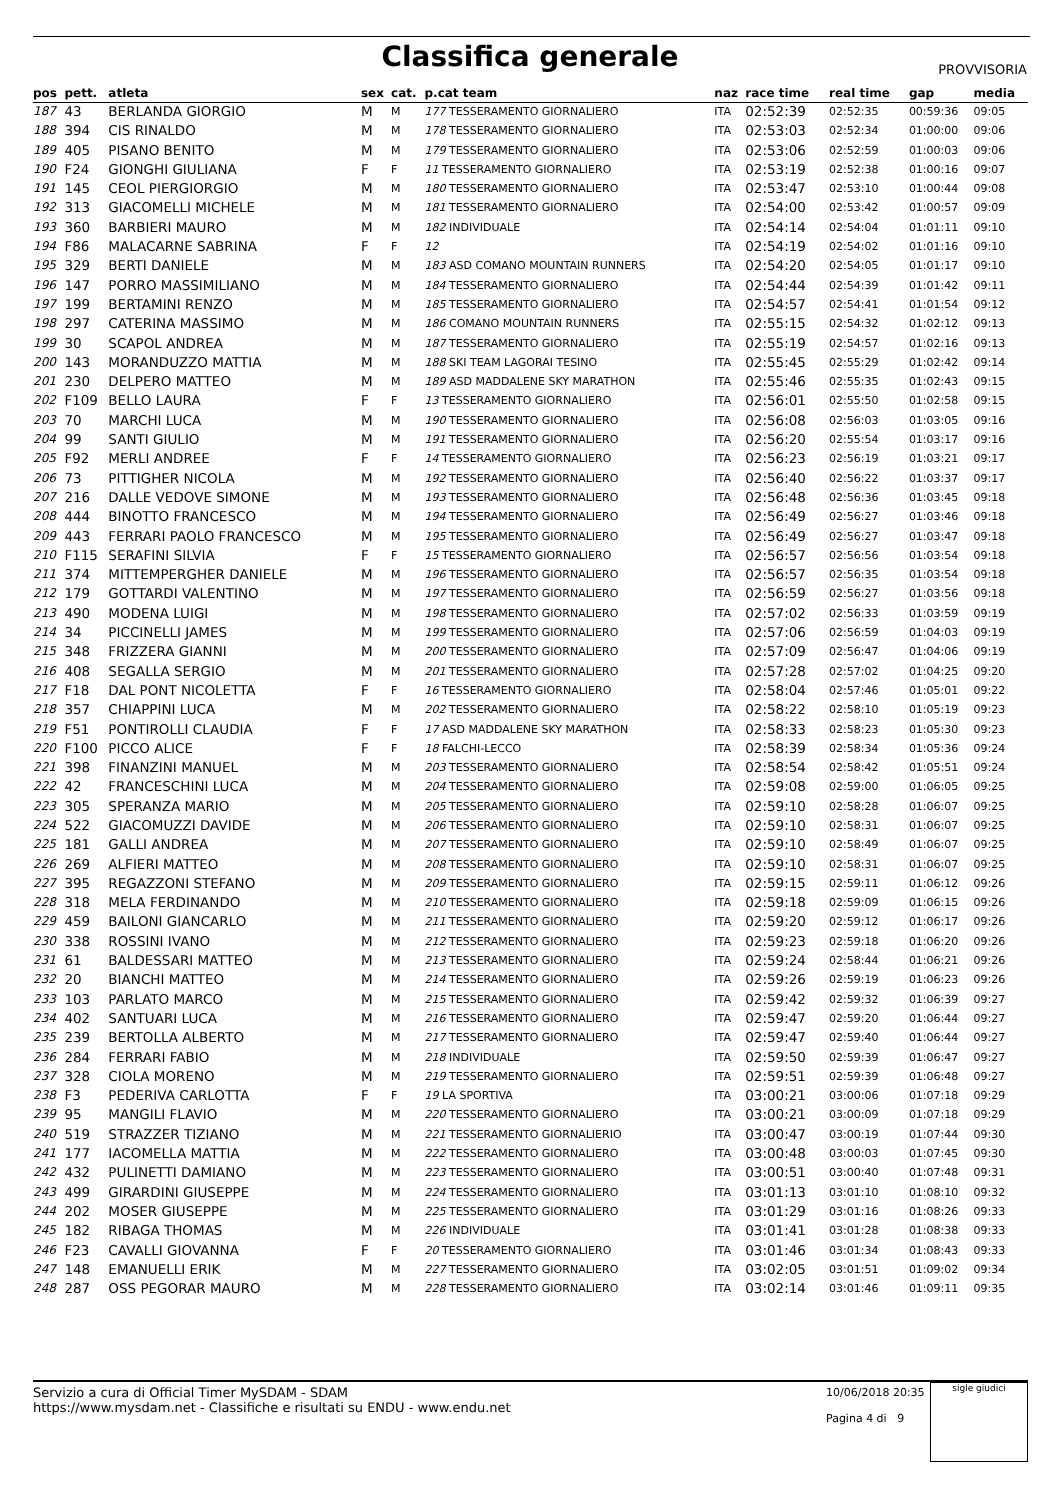Classifica generale
PROVVISORIA
| pos | pett. | atleta | sex | cat. | p.cat team | naz | race time | real time | gap | media |
| --- | --- | --- | --- | --- | --- | --- | --- | --- | --- | --- |
| 187 | 43 | BERLANDA GIORGIO | M | M | 177 TESSERAMENTO GIORNALIERO | ITA | 02:52:39 | 02:52:35 | 00:59:36 | 09:05 |
| 188 | 394 | CIS RINALDO | M | M | 178 TESSERAMENTO GIORNALIERO | ITA | 02:53:03 | 02:52:34 | 01:00:00 | 09:06 |
| 189 | 405 | PISANO BENITO | M | M | 179 TESSERAMENTO GIORNALIERO | ITA | 02:53:06 | 02:52:59 | 01:00:03 | 09:06 |
| 190 | F24 | GIONGHI GIULIANA | F | F | 11 TESSERAMENTO GIORNALIERO | ITA | 02:53:19 | 02:52:38 | 01:00:16 | 09:07 |
| 191 | 145 | CEOL PIERGIORGIO | M | M | 180 TESSERAMENTO GIORNALIERO | ITA | 02:53:47 | 02:53:10 | 01:00:44 | 09:08 |
| 192 | 313 | GIACOMELLI MICHELE | M | M | 181 TESSERAMENTO GIORNALIERO | ITA | 02:54:00 | 02:53:42 | 01:00:57 | 09:09 |
| 193 | 360 | BARBIERI MAURO | M | M | 182 INDIVIDUALE | ITA | 02:54:14 | 02:54:04 | 01:01:11 | 09:10 |
| 194 | F86 | MALACARNE SABRINA | F | F | 12 | ITA | 02:54:19 | 02:54:02 | 01:01:16 | 09:10 |
| 195 | 329 | BERTI DANIELE | M | M | 183 ASD COMANO MOUNTAIN RUNNERS | ITA | 02:54:20 | 02:54:05 | 01:01:17 | 09:10 |
| 196 | 147 | PORRO MASSIMILIANO | M | M | 184 TESSERAMENTO GIORNALIERO | ITA | 02:54:44 | 02:54:39 | 01:01:42 | 09:11 |
| 197 | 199 | BERTAMINI RENZO | M | M | 185 TESSERAMENTO GIORNALIERO | ITA | 02:54:57 | 02:54:41 | 01:01:54 | 09:12 |
| 198 | 297 | CATERINA MASSIMO | M | M | 186 COMANO MOUNTAIN RUNNERS | ITA | 02:55:15 | 02:54:32 | 01:02:12 | 09:13 |
| 199 | 30 | SCAPOL ANDREA | M | M | 187 TESSERAMENTO GIORNALIERO | ITA | 02:55:19 | 02:54:57 | 01:02:16 | 09:13 |
| 200 | 143 | MORANDUZZO MATTIA | M | M | 188 SKI TEAM LAGORAI TESINO | ITA | 02:55:45 | 02:55:29 | 01:02:42 | 09:14 |
| 201 | 230 | DELPERO MATTEO | M | M | 189 ASD MADDALENE SKY MARATHON | ITA | 02:55:46 | 02:55:35 | 01:02:43 | 09:15 |
| 202 | F109 | BELLO LAURA | F | F | 13 TESSERAMENTO GIORNALIERO | ITA | 02:56:01 | 02:55:50 | 01:02:58 | 09:15 |
| 203 | 70 | MARCHI LUCA | M | M | 190 TESSERAMENTO GIORNALIERO | ITA | 02:56:08 | 02:56:03 | 01:03:05 | 09:16 |
| 204 | 99 | SANTI GIULIO | M | M | 191 TESSERAMENTO GIORNALIERO | ITA | 02:56:20 | 02:55:54 | 01:03:17 | 09:16 |
| 205 | F92 | MERLI ANDREE | F | F | 14 TESSERAMENTO GIORNALIERO | ITA | 02:56:23 | 02:56:19 | 01:03:21 | 09:17 |
| 206 | 73 | PITTIGHER NICOLA | M | M | 192 TESSERAMENTO GIORNALIERO | ITA | 02:56:40 | 02:56:22 | 01:03:37 | 09:17 |
| 207 | 216 | DALLE VEDOVE SIMONE | M | M | 193 TESSERAMENTO GIORNALIERO | ITA | 02:56:48 | 02:56:36 | 01:03:45 | 09:18 |
| 208 | 444 | BINOTTO FRANCESCO | M | M | 194 TESSERAMENTO GIORNALIERO | ITA | 02:56:49 | 02:56:27 | 01:03:46 | 09:18 |
| 209 | 443 | FERRARI PAOLO FRANCESCO | M | M | 195 TESSERAMENTO GIORNALIERO | ITA | 02:56:49 | 02:56:27 | 01:03:47 | 09:18 |
| 210 | F115 | SERAFINI SILVIA | F | F | 15 TESSERAMENTO GIORNALIERO | ITA | 02:56:57 | 02:56:56 | 01:03:54 | 09:18 |
| 211 | 374 | MITTEMPERGHER DANIELE | M | M | 196 TESSERAMENTO GIORNALIERO | ITA | 02:56:57 | 02:56:35 | 01:03:54 | 09:18 |
| 212 | 179 | GOTTARDI VALENTINO | M | M | 197 TESSERAMENTO GIORNALIERO | ITA | 02:56:59 | 02:56:27 | 01:03:56 | 09:18 |
| 213 | 490 | MODENA LUIGI | M | M | 198 TESSERAMENTO GIORNALIERO | ITA | 02:57:02 | 02:56:33 | 01:03:59 | 09:19 |
| 214 | 34 | PICCINELLI JAMES | M | M | 199 TESSERAMENTO GIORNALIERO | ITA | 02:57:06 | 02:56:59 | 01:04:03 | 09:19 |
| 215 | 348 | FRIZZERA GIANNI | M | M | 200 TESSERAMENTO GIORNALIERO | ITA | 02:57:09 | 02:56:47 | 01:04:06 | 09:19 |
| 216 | 408 | SEGALLA SERGIO | M | M | 201 TESSERAMENTO GIORNALIERO | ITA | 02:57:28 | 02:57:02 | 01:04:25 | 09:20 |
| 217 | F18 | DAL PONT NICOLETTA | F | F | 16 TESSERAMENTO GIORNALIERO | ITA | 02:58:04 | 02:57:46 | 01:05:01 | 09:22 |
| 218 | 357 | CHIAPPINI LUCA | M | M | 202 TESSERAMENTO GIORNALIERO | ITA | 02:58:22 | 02:58:10 | 01:05:19 | 09:23 |
| 219 | F51 | PONTIROLLI CLAUDIA | F | F | 17 ASD MADDALENE SKY MARATHON | ITA | 02:58:33 | 02:58:23 | 01:05:30 | 09:23 |
| 220 | F100 | PICCO ALICE | F | F | 18 FALCHI-LECCO | ITA | 02:58:39 | 02:58:34 | 01:05:36 | 09:24 |
| 221 | 398 | FINANZINI MANUEL | M | M | 203 TESSERAMENTO GIORNALIERO | ITA | 02:58:54 | 02:58:42 | 01:05:51 | 09:24 |
| 222 | 42 | FRANCESCHINI LUCA | M | M | 204 TESSERAMENTO GIORNALIERO | ITA | 02:59:08 | 02:59:00 | 01:06:05 | 09:25 |
| 223 | 305 | SPERANZA MARIO | M | M | 205 TESSERAMENTO GIORNALIERO | ITA | 02:59:10 | 02:58:28 | 01:06:07 | 09:25 |
| 224 | 522 | GIACOMUZZI DAVIDE | M | M | 206 TESSERAMENTO GIORNALIERO | ITA | 02:59:10 | 02:58:31 | 01:06:07 | 09:25 |
| 225 | 181 | GALLI ANDREA | M | M | 207 TESSERAMENTO GIORNALIERO | ITA | 02:59:10 | 02:58:49 | 01:06:07 | 09:25 |
| 226 | 269 | ALFIERI MATTEO | M | M | 208 TESSERAMENTO GIORNALIERO | ITA | 02:59:10 | 02:58:31 | 01:06:07 | 09:25 |
| 227 | 395 | REGAZZONI STEFANO | M | M | 209 TESSERAMENTO GIORNALIERO | ITA | 02:59:15 | 02:59:11 | 01:06:12 | 09:26 |
| 228 | 318 | MELA FERDINANDO | M | M | 210 TESSERAMENTO GIORNALIERO | ITA | 02:59:18 | 02:59:09 | 01:06:15 | 09:26 |
| 229 | 459 | BAILONI GIANCARLO | M | M | 211 TESSERAMENTO GIORNALIERO | ITA | 02:59:20 | 02:59:12 | 01:06:17 | 09:26 |
| 230 | 338 | ROSSINI IVANO | M | M | 212 TESSERAMENTO GIORNALIERO | ITA | 02:59:23 | 02:59:18 | 01:06:20 | 09:26 |
| 231 | 61 | BALDESSARI MATTEO | M | M | 213 TESSERAMENTO GIORNALIERO | ITA | 02:59:24 | 02:58:44 | 01:06:21 | 09:26 |
| 232 | 20 | BIANCHI MATTEO | M | M | 214 TESSERAMENTO GIORNALIERO | ITA | 02:59:26 | 02:59:19 | 01:06:23 | 09:26 |
| 233 | 103 | PARLATO MARCO | M | M | 215 TESSERAMENTO GIORNALIERO | ITA | 02:59:42 | 02:59:32 | 01:06:39 | 09:27 |
| 234 | 402 | SANTUARI LUCA | M | M | 216 TESSERAMENTO GIORNALIERO | ITA | 02:59:47 | 02:59:20 | 01:06:44 | 09:27 |
| 235 | 239 | BERTOLLA ALBERTO | M | M | 217 TESSERAMENTO GIORNALIERO | ITA | 02:59:47 | 02:59:40 | 01:06:44 | 09:27 |
| 236 | 284 | FERRARI FABIO | M | M | 218 INDIVIDUALE | ITA | 02:59:50 | 02:59:39 | 01:06:47 | 09:27 |
| 237 | 328 | CIOLA MORENO | M | M | 219 TESSERAMENTO GIORNALIERO | ITA | 02:59:51 | 02:59:39 | 01:06:48 | 09:27 |
| 238 | F3 | PEDERIVA CARLOTTA | F | F | 19 LA SPORTIVA | ITA | 03:00:21 | 03:00:06 | 01:07:18 | 09:29 |
| 239 | 95 | MANGILI FLAVIO | M | M | 220 TESSERAMENTO GIORNALIERO | ITA | 03:00:21 | 03:00:09 | 01:07:18 | 09:29 |
| 240 | 519 | STRAZZER TIZIANO | M | M | 221 TESSERAMENTO GIORNALIERIO | ITA | 03:00:47 | 03:00:19 | 01:07:44 | 09:30 |
| 241 | 177 | IACOMELLA MATTIA | M | M | 222 TESSERAMENTO GIORNALIERO | ITA | 03:00:48 | 03:00:03 | 01:07:45 | 09:30 |
| 242 | 432 | PULINETTI DAMIANO | M | M | 223 TESSERAMENTO GIORNALIERO | ITA | 03:00:51 | 03:00:40 | 01:07:48 | 09:31 |
| 243 | 499 | GIRARDINI GIUSEPPE | M | M | 224 TESSERAMENTO GIORNALIERO | ITA | 03:01:13 | 03:01:10 | 01:08:10 | 09:32 |
| 244 | 202 | MOSER GIUSEPPE | M | M | 225 TESSERAMENTO GIORNALIERO | ITA | 03:01:29 | 03:01:16 | 01:08:26 | 09:33 |
| 245 | 182 | RIBAGA THOMAS | M | M | 226 INDIVIDUALE | ITA | 03:01:41 | 03:01:28 | 01:08:38 | 09:33 |
| 246 | F23 | CAVALLI GIOVANNA | F | F | 20 TESSERAMENTO GIORNALIERO | ITA | 03:01:46 | 03:01:34 | 01:08:43 | 09:33 |
| 247 | 148 | EMANUELLI ERIK | M | M | 227 TESSERAMENTO GIORNALIERO | ITA | 03:02:05 | 03:01:51 | 01:09:02 | 09:34 |
| 248 | 287 | OSS PEGORAR MAURO | M | M | 228 TESSERAMENTO GIORNALIERO | ITA | 03:02:14 | 03:01:46 | 01:09:11 | 09:35 |
Servizio a cura di Official Timer MySDAM - SDAM
https://www.mysdam.net - Classifiche e risultati su ENDU - www.endu.net
sigle giudici
10/06/2018 20:35
Pagina 4 di 9